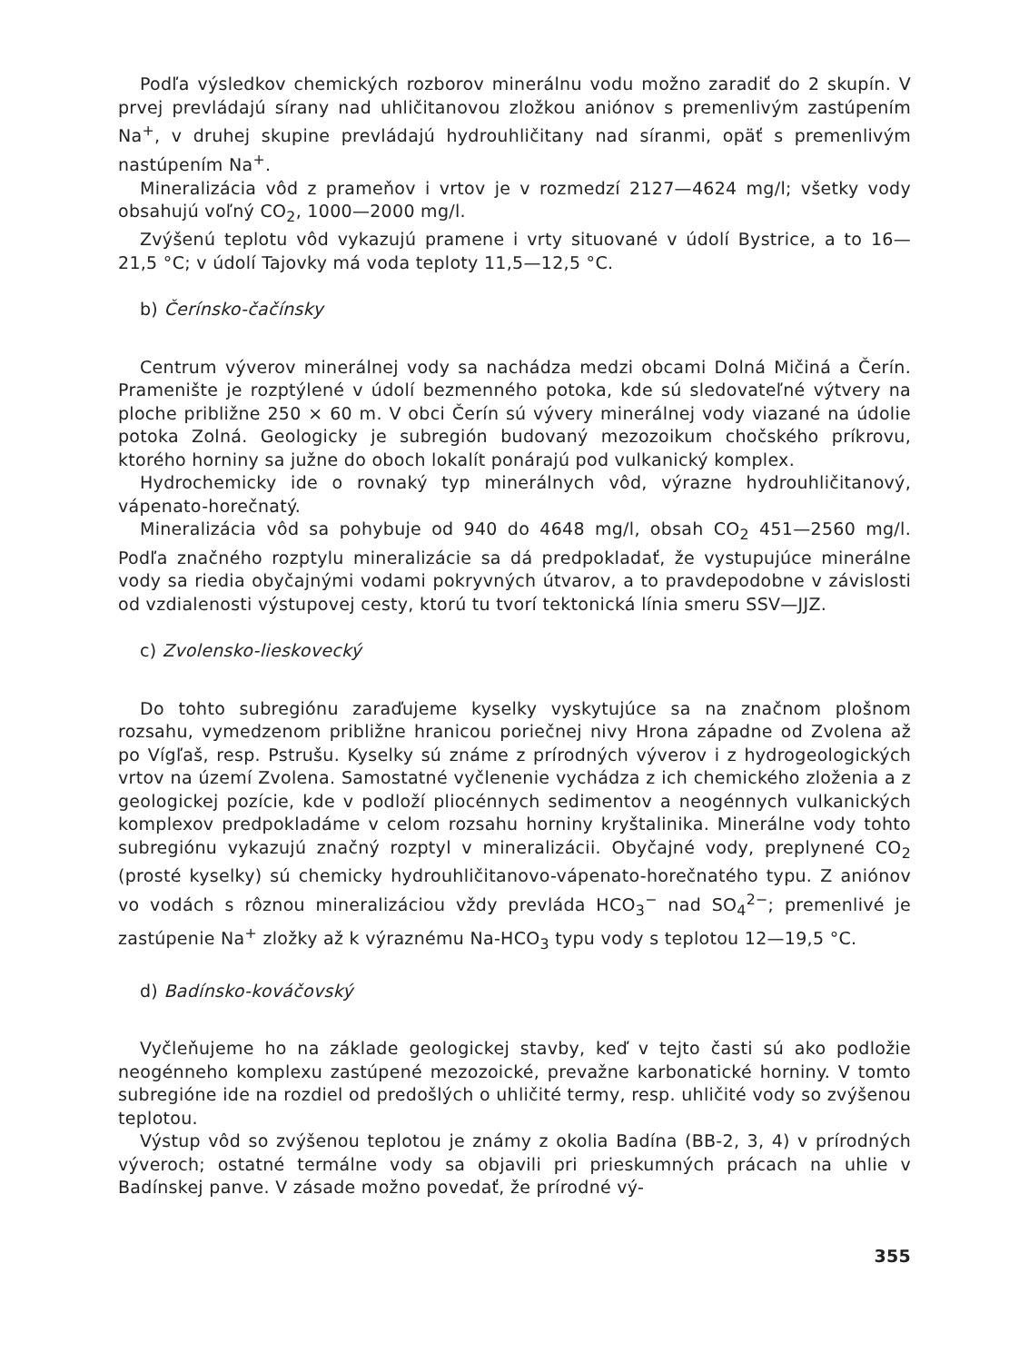Podľa výsledkov chemických rozborov minerálnu vodu možno zaradiť do 2 skupín. V prvej prevládajú sírany nad uhličitanovou zložkou aniónov s premenlivým zastúpením Na<sup>+</sup>, v druhej skupine prevládajú hydrouhličitany nad síranmi, opäť s premenlivým nastúpením Na<sup>+</sup>.
Mineralizácia vôd z prameňov i vrtov je v rozmedzí 2127—4624 mg/l; všetky vody obsahujú voľný CO<sub>2</sub>, 1000—2000 mg/l.
Zvýšenú teplotu vôd vykazujú pramene i vrty situované v údolí Bystrice, a to 16—21,5 °C; v údolí Tajovky má voda teploty 11,5—12,5 °C.
b) Čerínsko-čačínsky
Centrum výverov minerálnej vody sa nachádza medzi obcami Dolná Mičiná a Čerín. Pramenište je rozptýlené v údolí bezmenného potoka, kde sú sledovateľné výtvery na ploche približne 250 × 60 m. V obci Čerín sú vývery minerálnej vody viazané na údolie potoka Zolná. Geologicky je subregión budovaný mezozoikum chočského príkrovu, ktorého horniny sa južne do oboch lokalít ponárajú pod vulkanický komplex.
Hydrochemicky ide o rovnaký typ minerálnych vôd, výrazne hydrouhličitanový, vápenato-horečnatý.
Mineralizácia vôd sa pohybuje od 940 do 4648 mg/l, obsah CO<sub>2</sub> 451—2560 mg/l. Podľa značného rozptylu mineralizácie sa dá predpokladať, že vystupujúce minerálne vody sa riedia obyčajnými vodami pokryvných útvarov, a to pravdepodobne v závislosti od vzdialenosti výstupovej cesty, ktorú tu tvorí tektonická línia smeru SSV—JJZ.
c) Zvolensko-lieskovecký
Do tohto subregiónu zaraďujeme kyselky vyskytujúce sa na značnom plošnom rozsahu, vymedzenom približne hranicou poriečnej nivy Hrona západne od Zvolena až po Vígľaš, resp. Pstrušu. Kyselky sú známe z prírodných výverov i z hydrogeologických vrtov na území Zvolena. Samostatné vyčlenenie vychádza z ich chemického zloženia a z geologickej pozície, kde v podloží pliocénnych sedimentov a neogénnych vulkanických komplexov predpokladáme v celom rozsahu horniny kryštalinika. Minerálne vody tohto subregiónu vykazujú značný rozptyl v mineralizácii. Obyčajné vody, preplynené CO<sub>2</sub> (prosté kyselky) sú chemicky hydrouhličitanovo-vápenato-horečnatého typu. Z aniónov vo vodách s rôznou mineralizáciou vždy prevláda HCO<sub>3</sub><sup>−</sup> nad SO<sub>4</sub><sup>2−</sup>; premenlivé je zastúpenie Na<sup>+</sup> zložky až k výraznému Na-HCO<sub>3</sub> typu vody s teplotou 12—19,5 °C.
d) Badínsko-kováčovský
Vyčleňujeme ho na základe geologickej stavby, keď v tejto časti sú ako podložie neogénneho komplexu zastúpené mezozoické, prevažne karbonatické horniny. V tomto subregióne ide na rozdiel od predošlých o uhličité termy, resp. uhličité vody so zvýšenou teplotou.
Výstup vôd so zvýšenou teplotou je známy z okolia Badína (BB-2, 3, 4) v prírodných výveroch; ostatné termálne vody sa objavili pri prieskumných prácach na uhlie v Badínskej panve. V zásade možno povedať, že prírodné vý-
355